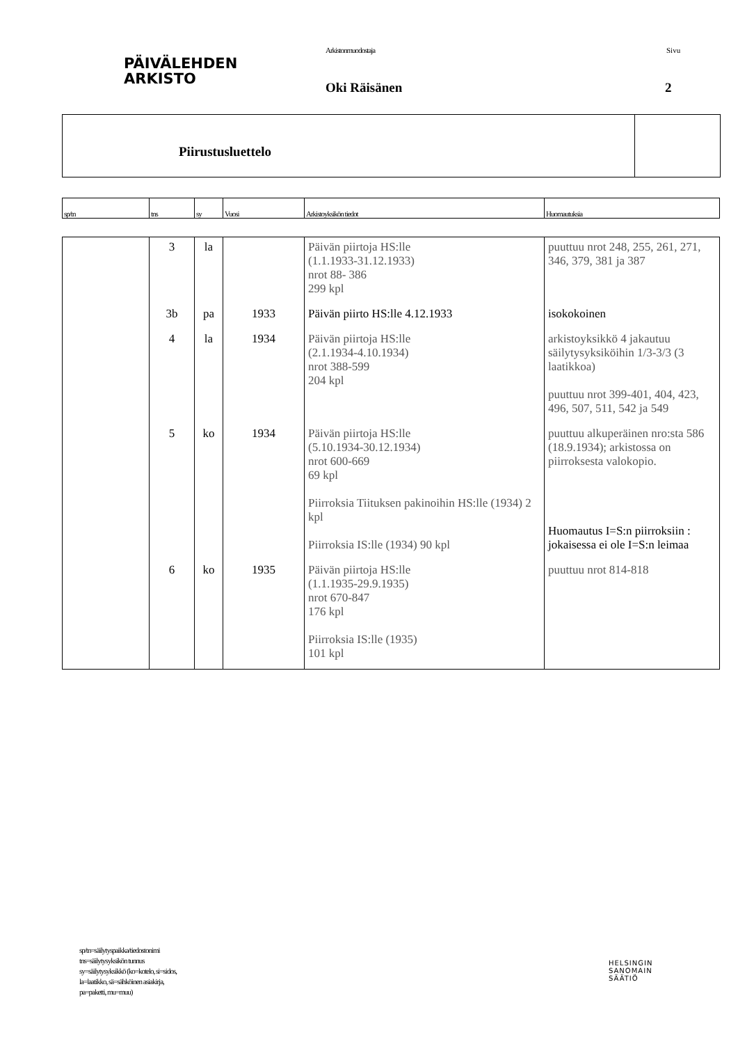PÄIVÄLEHDEN
ARKISTO
Arkistonmuodostaja
Oki Räisänen
Sivu
2
Piirustusluettelo
| sp/tn | tns | sy | Vuosi | Arkistoyksikön tiedot | Huomautuksia |
| | 3 | la | | Päivän piirtoja HS:lle (1.1.1933-31.12.1933) nrot 88- 386 299 kpl | puuttuu nrot 248, 255, 261, 271, 346, 379, 381 ja 387 |
| | 3b | pa | 1933 | Päivän piirto HS:lle 4.12.1933 | isokokoinen |
| | 4 | la | 1934 | Päivän piirtoja HS:lle (2.1.1934-4.10.1934) nrot 388-599 204 kpl | arkistoyksikkö 4 jakautuu säilytysyksiköihin 1/3-3/3 (3 laatikkoa) puuttuu nrot 399-401, 404, 423, 496, 507, 511, 542 ja 549 |
| | 5 | ko | 1934 | Päivän piirtoja HS:lle (5.10.1934-30.12.1934) nrot 600-669 69 kpl Piirroksia Tiituksen pakinoihin HS:lle (1934) 2 kpl Piirroksia IS:lle (1934) 90 kpl | puuttuu alkuperäinen nro:sta 586 (18.9.1934); arkistossa on piirroksesta valokopio. Huomautus I=S:n piirroksiin : jokaisessa ei ole I=S:n leimaa |
| | 6 | ko | 1935 | Päivän piirtoja HS:lle (1.1.1935-29.9.1935) nrot 670-847 176 kpl Piirroksia IS:lle (1935) 101 kpl | puuttuu nrot 814-818 |
sp/tn=säilytyspaikka/tiedostonimi
tns=säilytysyksikön tunnus
sy=säilytysyksikkö (ko=kotelo, si=sidos,
la=laatikko, sä=sähköinen asiakirja,
pa=paketti, mu=muu)
HELSINGIN
SANOMAIN
SÄÄTIÖ